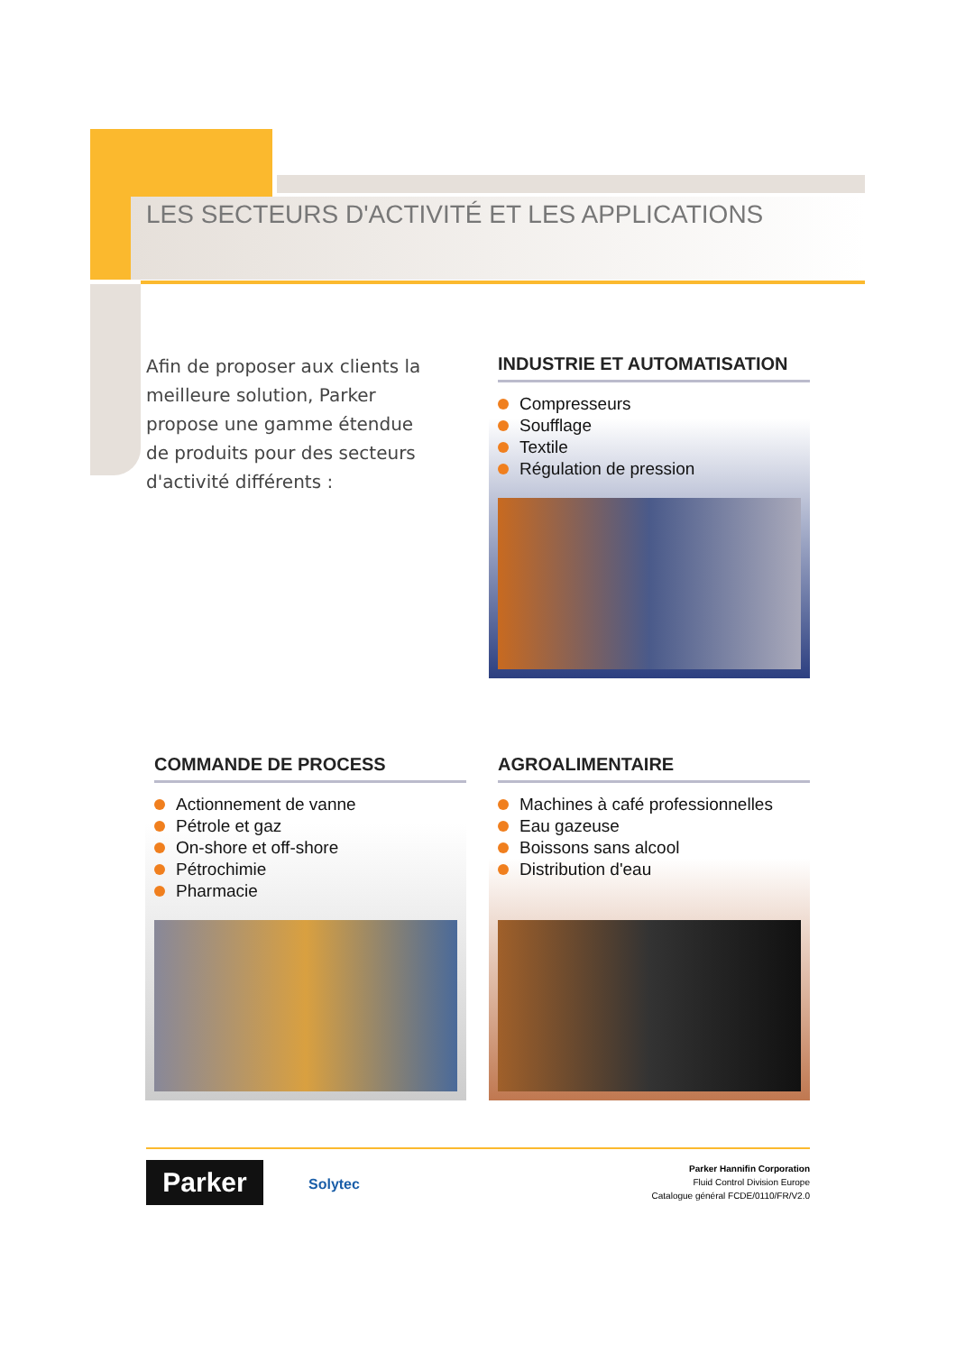LES SECTEURS D'ACTIVITÉ ET LES APPLICATIONS
Afin de proposer aux clients la meilleure solution, Parker propose une gamme étendue de produits pour des secteurs d'activité différents :
INDUSTRIE ET AUTOMATISATION
Compresseurs
Soufflage
Textile
Régulation de pression
COMMANDE DE PROCESS
Actionnement de vanne
Pétrole et gaz
On-shore et off-shore
Pétrochimie
Pharmacie
AGROALIMENTAIRE
Machines à café professionnelles
Eau gazeuse
Boissons sans alcool
Distribution d'eau
Parker Solytec
Parker Hannifin Corporation
Fluid Control Division Europe
Catalogue général FCDE/0110/FR/V2.0